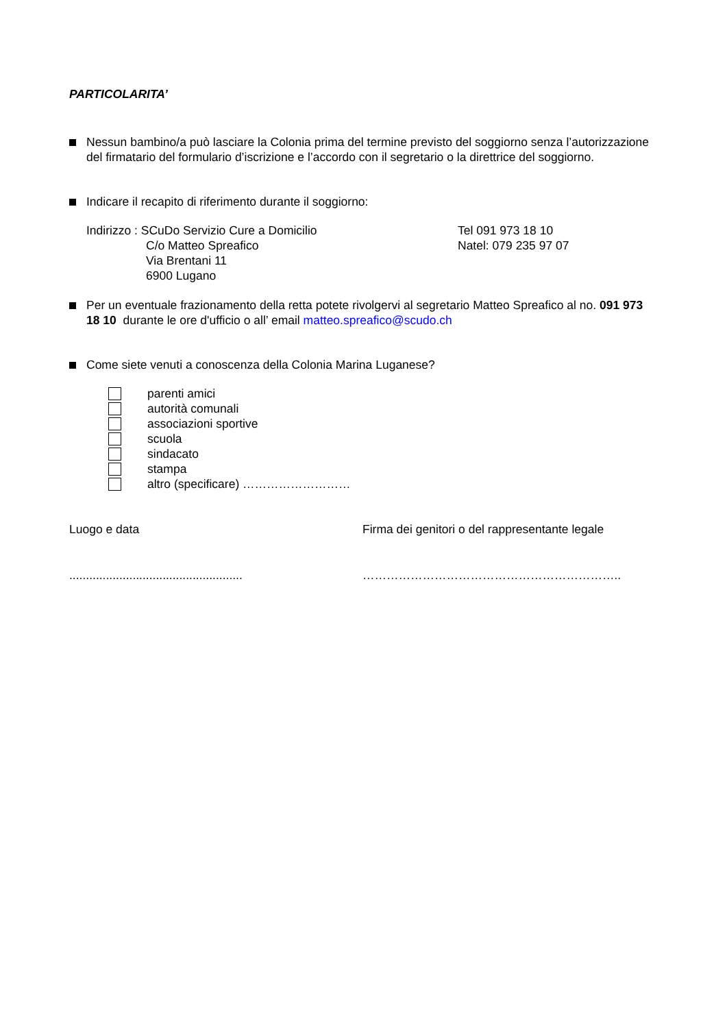PARTICOLARITA’
Nessun bambino/a può lasciare la Colonia prima del termine previsto del soggiorno senza l’autorizzazione del firmatario del formulario d’iscrizione e l’accordo con il segretario o la direttrice del soggiorno.
Indicare il recapito di riferimento durante il soggiorno:
Indirizzo : SCuDo Servizio Cure a Domicilio
C/o Matteo Spreafico
Via Brentani 11
6900 Lugano
Tel 091 973 18 10
Natel: 079 235 97 07
Per un eventuale frazionamento della retta potete rivolgervi al segretario Matteo Spreafico al no. 091 973 18 10 durante le ore d'ufficio o all’ email matteo.spreafico@scudo.ch
Come siete venuti a conoscenza della Colonia Marina Luganese?
parenti amici
autorità comunali
associazioni sportive
scuola
sindacato
stampa
altro (specificare) ………………………
Luogo e data Firma dei genitori o del rappresentante legale
....................................................
………………………………………………………..